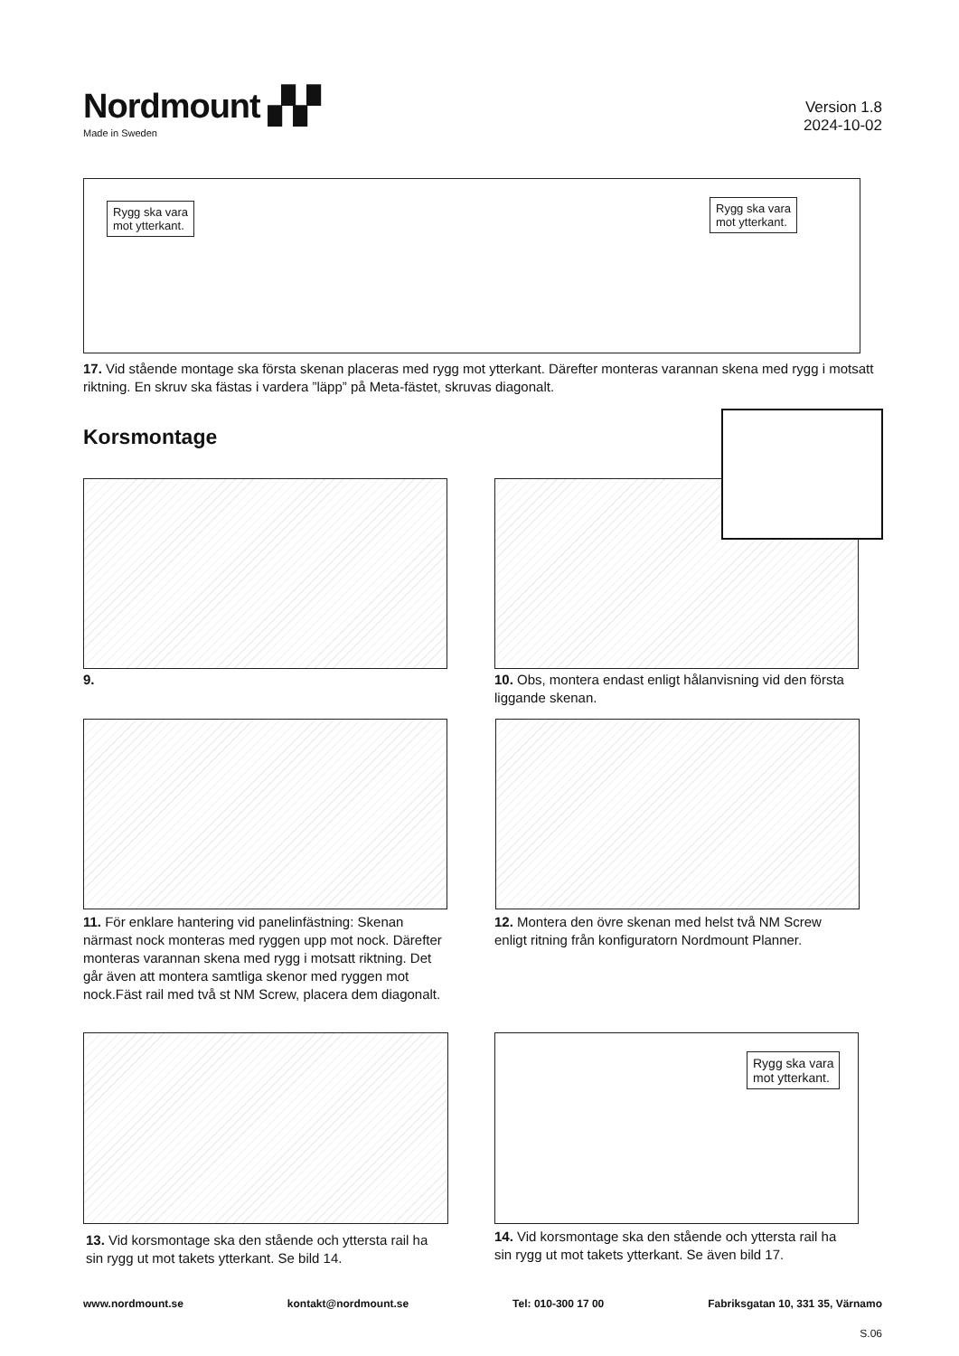Nordmount ▞▞
Made in Sweden
Version 1.8
2024-10-02
Rygg ska vara
mot ytterkant.
Rygg ska vara
mot ytterkant.
17. Vid stående montage ska första skenan placeras med rygg mot ytterkant. Därefter monteras varannan skena med rygg i motsatt riktning. En skruv ska fästas i vardera ”läpp” på Meta-fästet, skruvas diagonalt.
Korsmontage
9.
10. Obs, montera endast enligt hålanvisning vid den första liggande skenan.
11. För enklare hantering vid panelinfästning: Skenan närmast nock monteras med ryggen upp mot nock. Därefter monteras varannan skena med rygg i motsatt riktning. Det går även att montera samtliga skenor med ryggen mot nock.Fäst rail med två st NM Screw, placera dem diagonalt.
12. Montera den övre skenan med helst två NM Screw enligt ritning från konfiguratorn Nordmount Planner.
13. Vid korsmontage ska den stående och yttersta rail ha sin rygg ut mot takets ytterkant. Se bild 14.
Rygg ska vara
mot ytterkant.
14. Vid korsmontage ska den stående och yttersta rail ha sin rygg ut mot takets ytterkant. Se även bild 17.
www.nordmount.se kontakt@nordmount.se Tel: 010-300 17 00 Fabriksgatan 10, 331 35, Värnamo
S.06